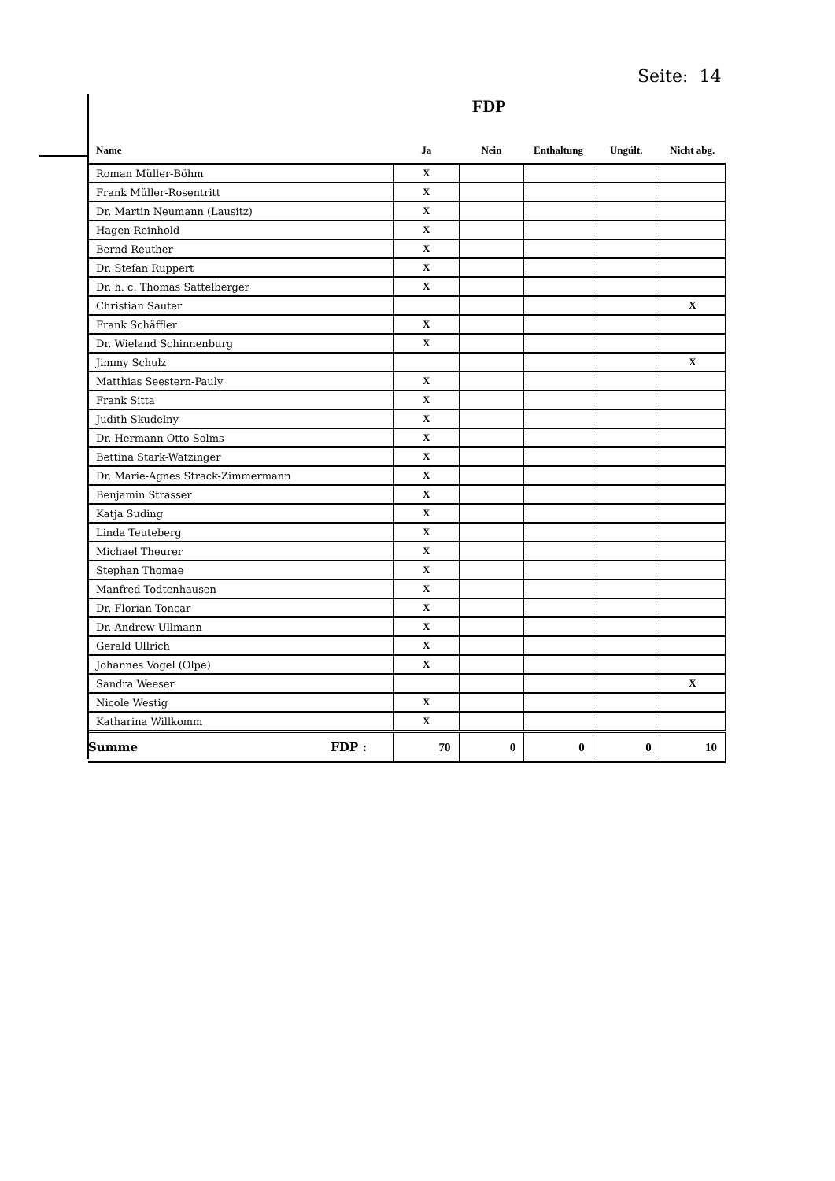Seite: 14
FDP
| Name | Ja | Nein | Enthaltung | Ungült. | Nicht abg. |
| --- | --- | --- | --- | --- | --- |
| Roman Müller-Böhm | X | | | | |
| Frank Müller-Rosentritt | X | | | | |
| Dr. Martin Neumann (Lausitz) | X | | | | |
| Hagen Reinhold | X | | | | |
| Bernd Reuther | X | | | | |
| Dr. Stefan Ruppert | X | | | | |
| Dr. h. c. Thomas Sattelberger | X | | | | |
| Christian Sauter | | | | | X |
| Frank Schäffler | X | | | | |
| Dr. Wieland Schinnenburg | X | | | | |
| Jimmy Schulz | | | | | X |
| Matthias Seestern-Pauly | X | | | | |
| Frank Sitta | X | | | | |
| Judith Skudelny | X | | | | |
| Dr. Hermann Otto Solms | X | | | | |
| Bettina Stark-Watzinger | X | | | | |
| Dr. Marie-Agnes Strack-Zimmermann | X | | | | |
| Benjamin Strasser | X | | | | |
| Katja Suding | X | | | | |
| Linda Teuteberg | X | | | | |
| Michael Theurer | X | | | | |
| Stephan Thomae | X | | | | |
| Manfred Todtenhausen | X | | | | |
| Dr. Florian Toncar | X | | | | |
| Dr. Andrew Ullmann | X | | | | |
| Gerald Ullrich | X | | | | |
| Johannes Vogel (Olpe) | X | | | | |
| Sandra Weeser | | | | | X |
| Nicole Westig | X | | | | |
| Katharina Willkomm | X | | | | |
| Summe FDP : | 70 | 0 | 0 | 0 | 10 |